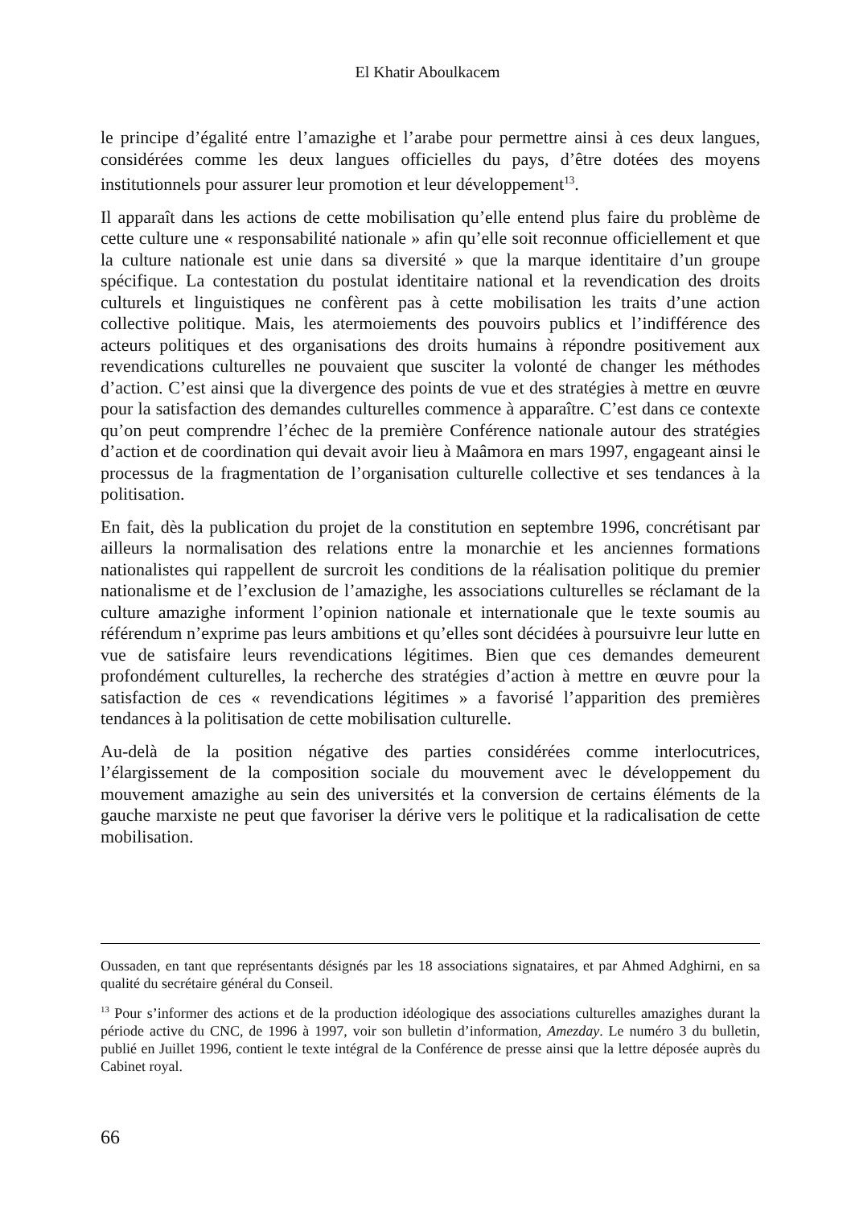El Khatir Aboulkacem
le principe d’égalité entre l’amazighe et l’arabe pour permettre ainsi à ces deux langues, considérées comme les deux langues officielles du pays, d’être dotées des moyens institutionnels pour assurer leur promotion et leur développement<sup>13</sup>.
Il apparaît dans les actions de cette mobilisation qu’elle entend plus faire du problème de cette culture une « responsabilité nationale » afin qu’elle soit reconnue officiellement et que la culture nationale est unie dans sa diversité » que la marque identitaire d’un groupe spécifique. La contestation du postulat identitaire national et la revendication des droits culturels et linguistiques ne confèrent pas à cette mobilisation les traits d’une action collective politique. Mais, les atermoiements des pouvoirs publics et l’indifférence des acteurs politiques et des organisations des droits humains à répondre positivement aux revendications culturelles ne pouvaient que susciter la volonté de changer les méthodes d’action. C’est ainsi que la divergence des points de vue et des stratégies à mettre en œuvre pour la satisfaction des demandes culturelles commence à apparaître. C’est dans ce contexte qu’on peut comprendre l’échec de la première Conférence nationale autour des stratégies d’action et de coordination qui devait avoir lieu à Maâmora en mars 1997, engageant ainsi le processus de la fragmentation de l’organisation culturelle collective et ses tendances à la politisation.
En fait, dès la publication du projet de la constitution en septembre 1996, concrétisant par ailleurs la normalisation des relations entre la monarchie et les anciennes formations nationalistes qui rappellent de surcroit les conditions de la réalisation politique du premier nationalisme et de l’exclusion de l’amazighe, les associations culturelles se réclamant de la culture amazighe informent l’opinion nationale et internationale que le texte soumis au référendum n’exprime pas leurs ambitions et qu’elles sont décidées à poursuivre leur lutte en vue de satisfaire leurs revendications légitimes. Bien que ces demandes demeurent profondément culturelles, la recherche des stratégies d’action à mettre en œuvre pour la satisfaction de ces « revendications légitimes » a favorisé l’apparition des premières tendances à la politisation de cette mobilisation culturelle.
Au-delà de la position négative des parties considérées comme interlocutrices, l’élargissement de la composition sociale du mouvement avec le développement du mouvement amazighe au sein des universités et la conversion de certains éléments de la gauche marxiste ne peut que favoriser la dérive vers le politique et la radicalisation de cette mobilisation.
Oussaden, en tant que représentants désignés par les 18 associations signataires, et par Ahmed Adghirni, en sa qualité du secrétaire général du Conseil.
<sup>13</sup> Pour s’informer des actions et de la production idéologique des associations culturelles amazighes durant la période active du CNC, de 1996 à 1997, voir son bulletin d’information, Amezday. Le numéro 3 du bulletin, publié en Juillet 1996, contient le texte intégral de la Conférence de presse ainsi que la lettre déposée auprès du Cabinet royal.
66